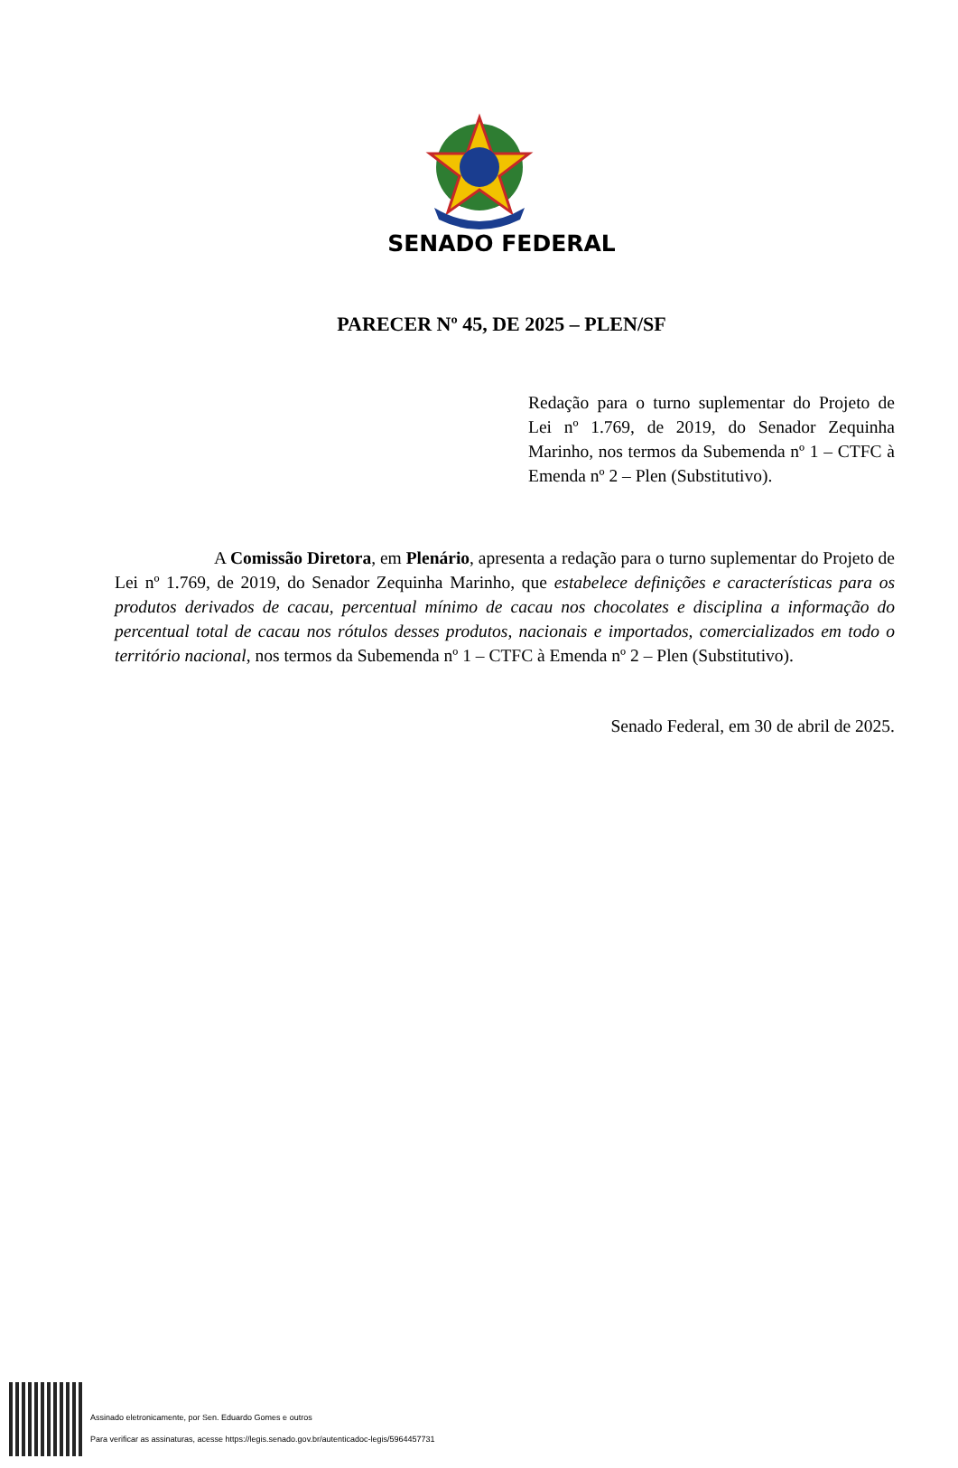SENADO FEDERAL
PARECER Nº 45, DE 2025 – PLEN/SF
Redação para o turno suplementar do Projeto de Lei nº 1.769, de 2019, do Senador Zequinha Marinho, nos termos da Subemenda nº 1 – CTFC à Emenda nº 2 – Plen (Substitutivo).
A Comissão Diretora, em Plenário, apresenta a redação para o turno suplementar do Projeto de Lei nº 1.769, de 2019, do Senador Zequinha Marinho, que estabelece definições e características para os produtos derivados de cacau, percentual mínimo de cacau nos chocolates e disciplina a informação do percentual total de cacau nos rótulos desses produtos, nacionais e importados, comercializados em todo o território nacional, nos termos da Subemenda nº 1 – CTFC à Emenda nº 2 – Plen (Substitutivo).
Senado Federal, em 30 de abril de 2025.
Assinado eletronicamente, por Sen. Eduardo Gomes e outros
Para verificar as assinaturas, acesse https://legis.senado.gov.br/autenticadoc-legis/5964457731